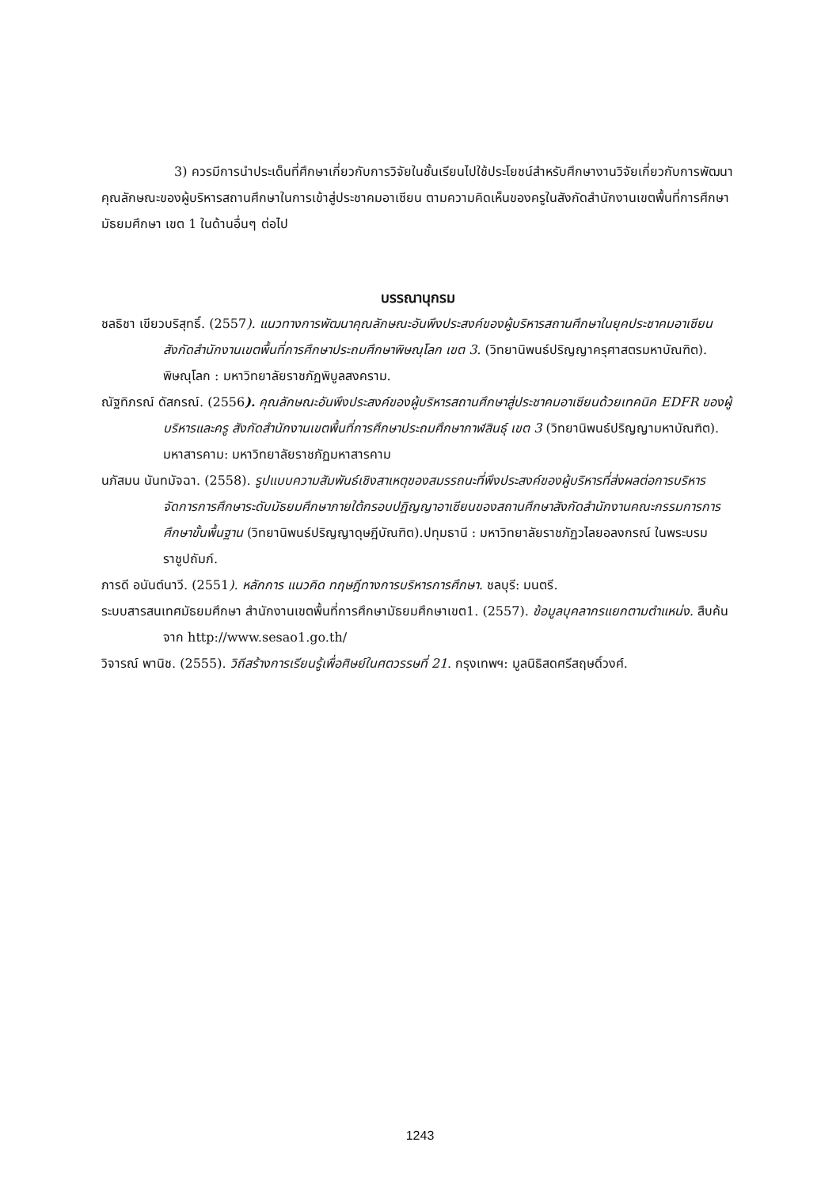3) ควรมีการนำประเด็นที่ศึกษาเกี่ยวกับการวิจัยในชั้นเรียนไปใช้ประโยชน์สำหรับศึกษางานวิจัยเกี่ยวกับการพัฒนาคุณลักษณะของผู้บริหารสถานศึกษาในการเข้าสู่ประชาคมอาเซียน ตามความคิดเห็นของครูในสังกัดสำนักงานเขตพื้นที่การศึกษามัธยมศึกษา เขต 1 ในด้านอื่นๆ ต่อไป
บรรณานุกรม
ชลธิชา เขียวบริสุทธิ์. (2557). แนวทางการพัฒนาคุณลักษณะอันพึงประสงค์ของผู้บริหารสถานศึกษาในยุคประชาคมอาเซียน สังกัดสำนักงานเขตพื้นที่การศึกษาประถมศึกษาพิษณุโลก เขต 3. (วิทยานิพนธ์ปริญญาครุศาสตรมหาบัณฑิต). พิษณุโลก : มหาวิทยาลัยราชภัฏพิบูลสงคราม.
ณัฐทิภรณ์ ดัสกรณ์. (2556). คุณลักษณะอันพึงประสงค์ของผู้บริหารสถานศึกษาสู่ประชาคมอาเซียนด้วยเทคนิค EDFR ของผู้บริหารและครู สังกัดสำนักงานเขตพื้นที่การศึกษาประถมศึกษากาฬสินธุ์ เขต 3 (วิทยานิพนธ์ปริญญามหาบัณฑิต). มหาสารคาม: มหาวิทยาลัยราชภัฏมหาสารคาม
นภัสมน นันทมัจฉา. (2558). รูปแบบความสัมพันธ์เชิงสาเหตุของสมรรถนะที่พึงประสงค์ของผู้บริหารที่ส่งผลต่อการบริหารจัดการการศึกษาระดับมัธยมศึกษาภายใต้กรอบปฏิญญาอาเซียนของสถานศึกษาสังกัดสำนักงานคณะกรรมการการศึกษาขั้นพื้นฐาน (วิทยานิพนธ์ปริญญาดุษฎีบัณฑิต).ปทุมธานี : มหาวิทยาลัยราชภัฏวไลยอลงกรณ์ ในพระบรมราชูปถัมภ์.
ภารดี อนันต์นาวี. (2551). หลักการ แนวคิด ทฤษฎีทางการบริหารการศึกษา. ชลบุรี: มนตรี.
ระบบสารสนเทศมัธยมศึกษา สำนักงานเขตพื้นที่การศึกษามัธยมศึกษาเขต1. (2557). ข้อมูลบุคลากรแยกตามตำแหน่ง. สืบค้นจาก http://www.sesao1.go.th/
วิจารณ์ พานิช. (2555). วิถีสร้างการเรียนรู้เพื่อศิษย์ในศตวรรษที่ 21. กรุงเทพฯ: มูลนิธิสดศรีสฤษดิ์วงศ์.
1243